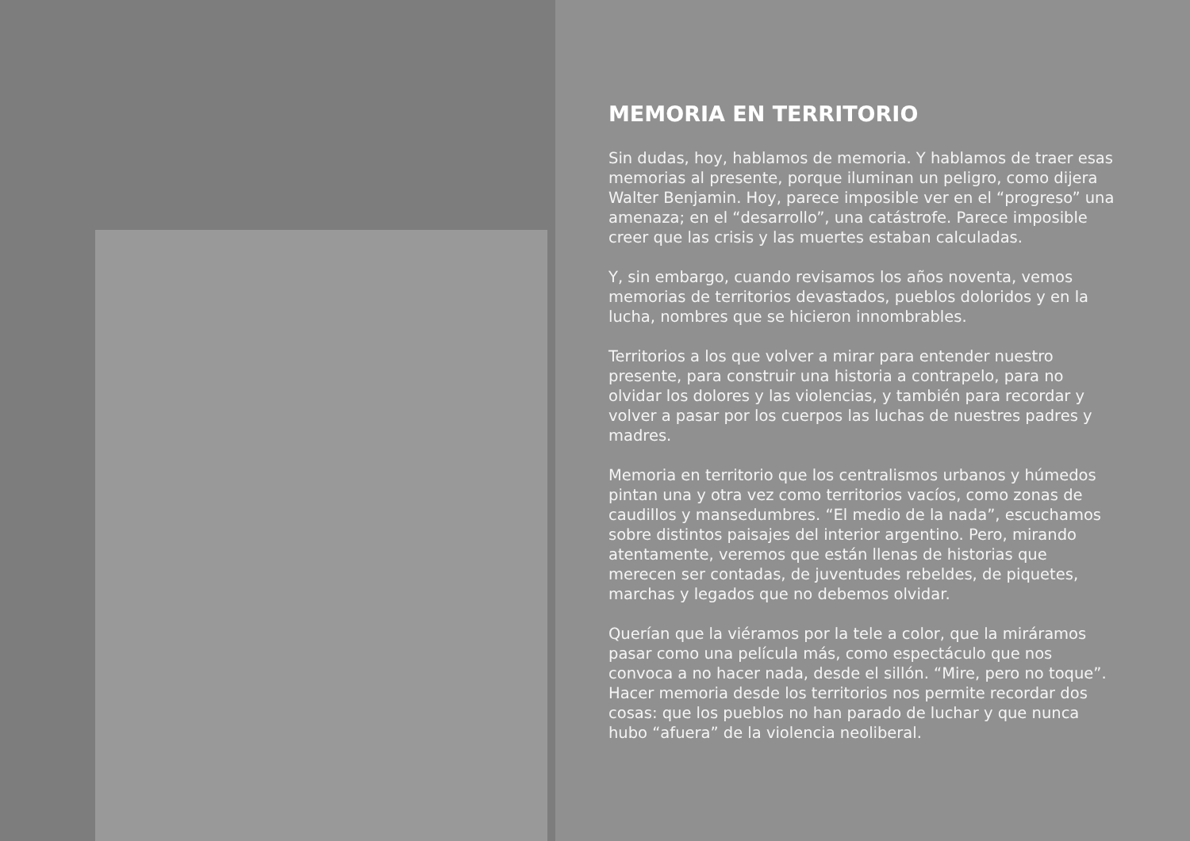MEMORIA EN TERRITORIO
Sin dudas, hoy, hablamos de memoria. Y hablamos de traer esas memorias al presente, porque iluminan un peligro, como dijera Walter Benjamin. Hoy, parece imposible ver en el “progreso” una amenaza; en el “desarrollo”, una catástrofe. Parece imposible creer que las crisis y las muertes estaban calculadas.
Y, sin embargo, cuando revisamos los años noventa, vemos memorias de territorios devastados, pueblos doloridos y en la lucha, nombres que se hicieron innombrables.
Territorios a los que volver a mirar para entender nuestro presente, para construir una historia a contrapelo, para no olvidar los dolores y las violencias, y también para recordar y volver a pasar por los cuerpos las luchas de nuestres padres y madres.
Memoria en territorio que los centralismos urbanos y húmedos pintan una y otra vez como territorios vacíos, como zonas de caudillos y mansedumbres. “El medio de la nada”, escuchamos sobre distintos paisajes del interior argentino. Pero, mirando atentamente, veremos que están llenas de historias que merecen ser contadas, de juventudes rebeldes, de piquetes, marchas y legados que no debemos olvidar.
Querían que la viéramos por la tele a color, que la miráramos pasar como una película más, como espectáculo que nos convoca a no hacer nada, desde el sillón. “Mire, pero no toque”. Hacer memoria desde los territorios nos permite recordar dos cosas: que los pueblos no han parado de luchar y que nunca hubo “afuera” de la violencia neoliberal.